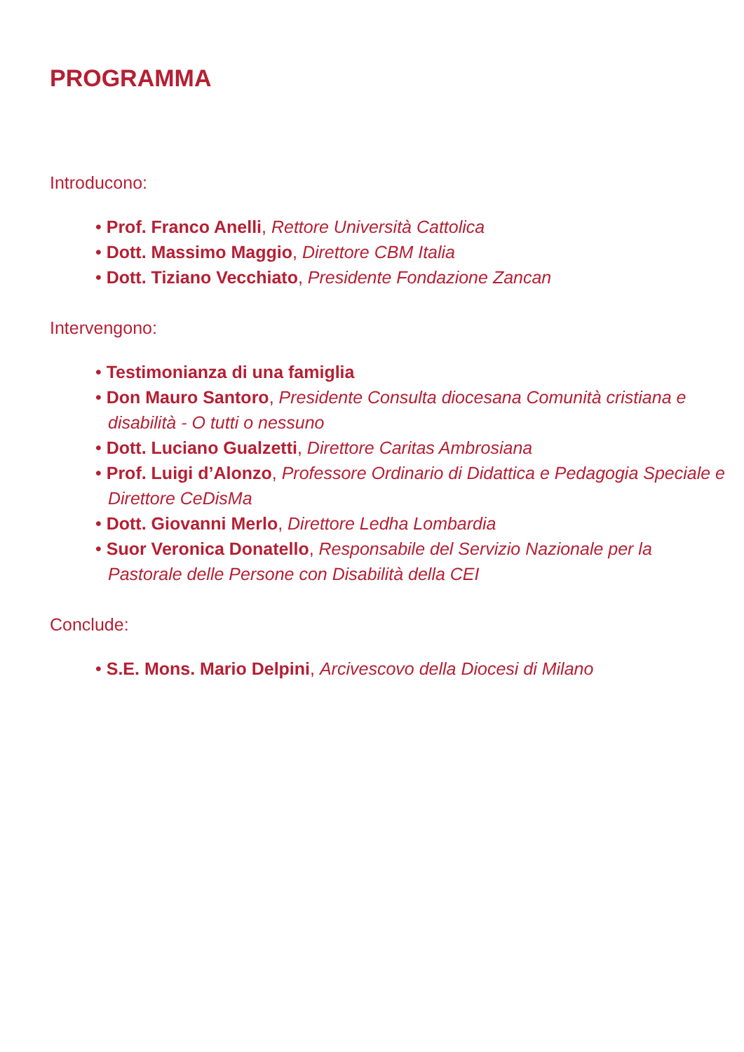PROGRAMMA
Introducono:
• Prof. Franco Anelli, Rettore Università Cattolica
• Dott. Massimo Maggio, Direttore CBM Italia
• Dott. Tiziano Vecchiato, Presidente Fondazione Zancan
Intervengono:
• Testimonianza di una famiglia
• Don Mauro Santoro, Presidente Consulta diocesana Comunità cristiana e disabilità - O tutti o nessuno
• Dott. Luciano Gualzetti, Direttore Caritas Ambrosiana
• Prof. Luigi d’Alonzo, Professore Ordinario di Didattica e Pedagogia Speciale e Direttore CeDisMa
• Dott. Giovanni Merlo, Direttore Ledha Lombardia
• Suor Veronica Donatello, Responsabile del Servizio Nazionale per la Pastorale delle Persone con Disabilità della CEI
Conclude:
• S.E. Mons. Mario Delpini, Arcivescovo della Diocesi di Milano